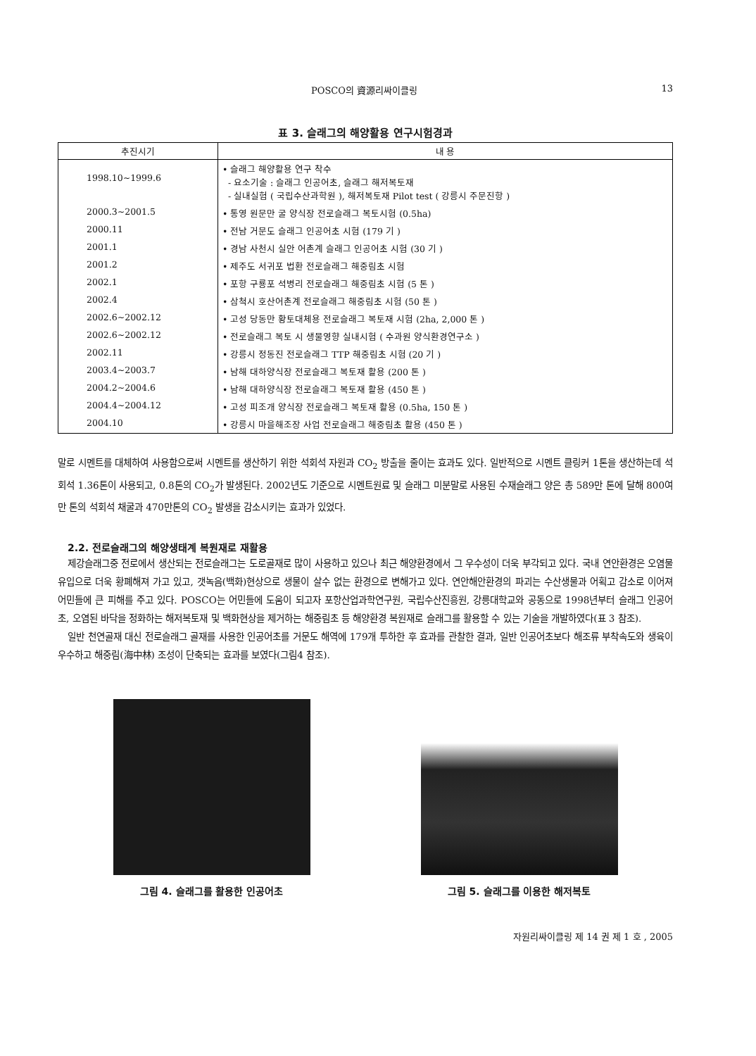POSCO의 資源리싸이클링 13
표 3. 슬래그의 해양활용 연구시험경과
| 추진시기 | 내 용 |
| --- | --- |
| 1998.10~1999.6 | • 슬래그 해양활용 연구 착수 - 요소기술 : 슬래그 인공어초, 슬래그 해저복토재 - 실내실험 ( 국립수산과학원 ), 해저복토재 Pilot test ( 강릉시 주문진항 ) |
| 2000.3~2001.5 | • 통영 원문만 굴 양식장 전로슬래그 복토시험 (0.5ha) |
| 2000.11 | • 전남 거문도 슬래그 인공어초 시험 (179 기 ) |
| 2001.1 | • 경남 사천시 실안 어촌계 슬래그 인공어초 시험 (30 기 ) |
| 2001.2 | • 제주도 서귀포 법환 전로슬래그 해중림초 시험 |
| 2002.1 | • 포항 구룡포 석병리 전로슬래그 해중림초 시험 (5 톤 ) |
| 2002.4 | • 삼척시 호산어촌계 전로슬래그 해중림초 시험 (50 톤 ) |
| 2002.6~2002.12 | • 고성 당동만 황토대체용 전로슬래그 복토재 시험 (2ha, 2,000 톤 ) |
| 2002.6~2002.12 | • 전로슬래그 복토 시 생물영향 실내시험 ( 수과원 양식환경연구소 ) |
| 2002.11 | • 강릉시 정동진 전로슬래그 TTP 해중림초 시험 (20 기 ) |
| 2003.4~2003.7 | • 남해 대하양식장 전로슬래그 복토재 활용 (200 톤 ) |
| 2004.2~2004.6 | • 남해 대하양식장 전로슬래그 복토재 활용 (450 톤 ) |
| 2004.4~2004.12 | • 고성 피조개 양식장 전로슬래그 복토재 활용 (0.5ha, 150 톤 ) |
| 2004.10 | • 강릉시 마을해조장 사업 전로슬래그 해중림초 활용 (450 톤 ) |
말로 시멘트를 대체하여 사용함으로써 시멘트를 생산하기 위한 석회석 자원과 CO<sub>2</sub> 방출을 줄이는 효과도 있다. 일반적으로 시멘트 클링커 1톤을 생산하는데 석회석 1.36톤이 사용되고, 0.8톤의 CO<sub>2</sub>가 발생된다. 2002년도 기준으로 시멘트원료 및 슬래그 미분말로 사용된 수재슬래그 양은 총 589만 톤에 달해 800여만 톤의 석회석 채굴과 470만톤의 CO<sub>2</sub> 발생을 감소시키는 효과가 있었다.
2.2. 전로슬래그의 해양생태계 복원재로 재활용
제강슬래그중 전로에서 생산되는 전로슬래그는 도로골재로 많이 사용하고 있으나 최근 해양환경에서 그 우수성이 더욱 부각되고 있다. 국내 연안환경은 오염물 유입으로 더욱 황폐해져 가고 있고, 갯녹음(백화)현상으로 생물이 살수 없는 환경으로 변해가고 있다. 연안해안환경의 파괴는 수산생물과 어획고 감소로 이어져 어민들에 큰 피해를 주고 있다. POSCO는 어민들에 도움이 되고자 포항산업과학연구원, 국립수산진흥원, 강릉대학교와 공동으로 1998년부터 슬래그 인공어초, 오염된 바닥을 정화하는 해저복토재 및 백화현상을 제거하는 해중림초 등 해양환경 복원재로 슬래그를 활용할 수 있는 기술을 개발하였다(표 3 참조).
일반 천연골재 대신 전로슬래그 골재를 사용한 인공어초를 거문도 해역에 179개 투하한 후 효과를 관찰한 결과, 일반 인공어초보다 해조류 부착속도와 생육이 우수하고 해중림(海中林) 조성이 단축되는 효과를 보였다(그림4 참조).
그림 4. 슬래그를 활용한 인공어초 그림 5. 슬래그를 이용한 해저복토
자원리싸이클링 제 14 권 제 1 호 , 2005